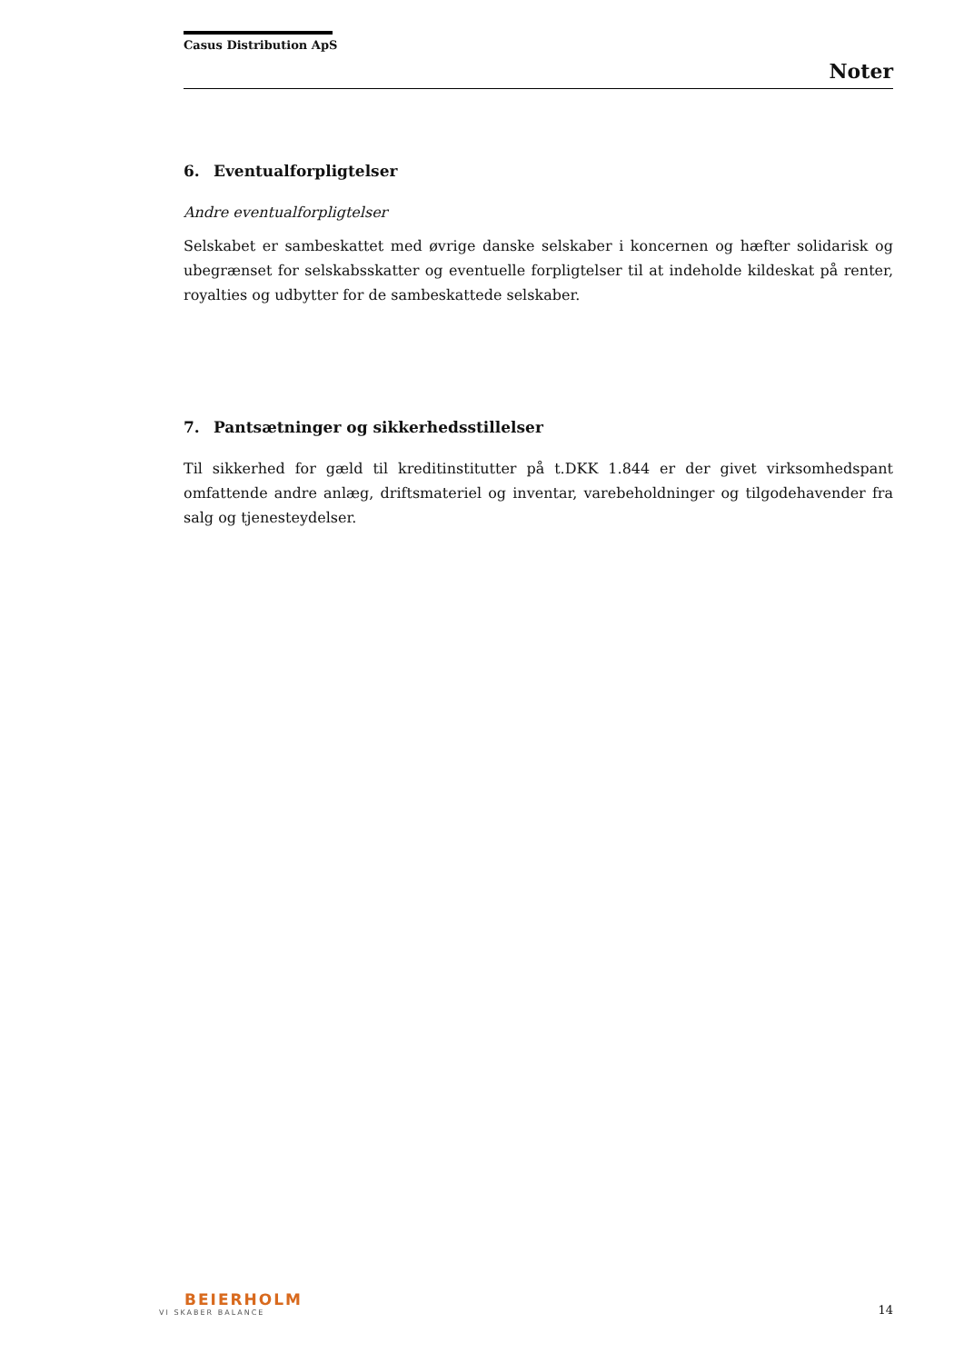Casus Distribution ApS
Noter
6. Eventualforpligtelser
Andre eventualforpligtelser
Selskabet er sambeskattet med øvrige danske selskaber i koncernen og hæfter solidarisk og ubegrænset for selskabsskatter og eventuelle forpligtelser til at indeholde kildeskat på renter, royalties og udbytter for de sambeskattede selskaber.
7. Pantsætninger og sikkerhedsstillelser
Til sikkerhed for gæld til kreditinstitutter på t.DKK 1.844 er der givet virksomhedspant omfattende andre anlæg, driftsmateriel og inventar, varebeholdninger og tilgodehavender fra salg og tjenesteydelser.
BEIERHOLM
VI SKABER BALANCE
14